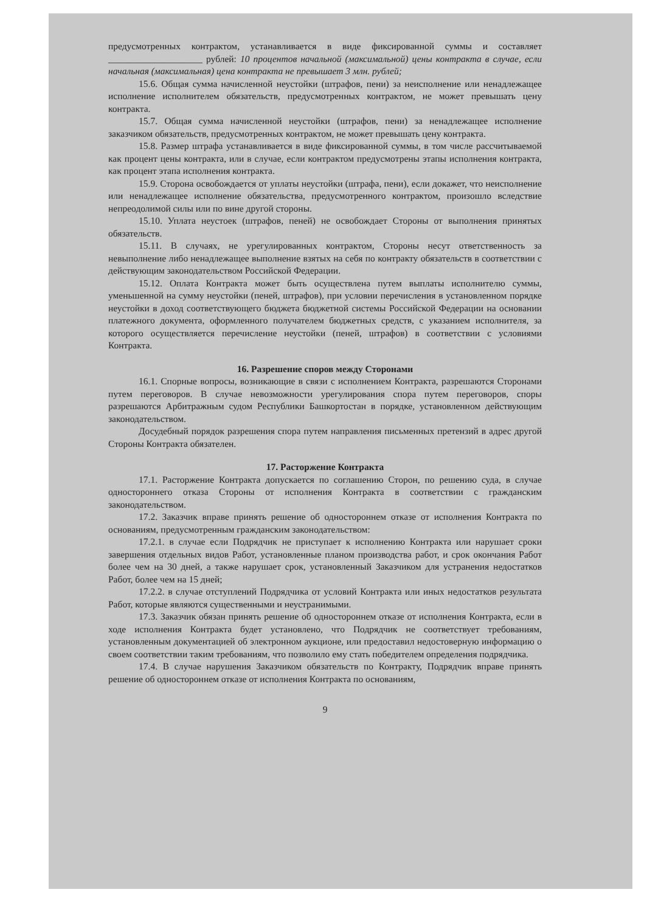предусмотренных контрактом, устанавливается в виде фиксированной суммы и составляет ____________________ рублей: 10 процентов начальной (максимальной) цены контракта в случае, если начальная (максимальная) цена контракта не превышает 3 млн. рублей;
15.6. Общая сумма начисленной неустойки (штрафов, пени) за неисполнение или ненадлежащее исполнение исполнителем обязательств, предусмотренных контрактом, не может превышать цену контракта.
15.7. Общая сумма начисленной неустойки (штрафов, пени) за ненадлежащее исполнение заказчиком обязательств, предусмотренных контрактом, не может превышать цену контракта.
15.8. Размер штрафа устанавливается в виде фиксированной суммы, в том числе рассчитываемой как процент цены контракта, или в случае, если контрактом предусмотрены этапы исполнения контракта, как процент этапа исполнения контракта.
15.9. Сторона освобождается от уплаты неустойки (штрафа, пени), если докажет, что неисполнение или ненадлежащее исполнение обязательства, предусмотренного контрактом, произошло вследствие непреодолимой силы или по вине другой стороны.
15.10. Уплата неустоек (штрафов, пеней) не освобождает Стороны от выполнения принятых обязательств.
15.11. В случаях, не урегулированных контрактом, Стороны несут ответственность за невыполнение либо ненадлежащее выполнение взятых на себя по контракту обязательств в соответствии с действующим законодательством Российской Федерации.
15.12. Оплата Контракта может быть осуществлена путем выплаты исполнителю суммы, уменьшенной на сумму неустойки (пеней, штрафов), при условии перечисления в установленном порядке неустойки в доход соответствующего бюджета бюджетной системы Российской Федерации на основании платежного документа, оформленного получателем бюджетных средств, с указанием исполнителя, за которого осуществляется перечисление неустойки (пеней, штрафов) в соответствии с условиями Контракта.
16. Разрешение споров между Сторонами
16.1. Спорные вопросы, возникающие в связи с исполнением Контракта, разрешаются Сторонами путем переговоров. В случае невозможности урегулирования спора путем переговоров, споры разрешаются Арбитражным судом Республики Башкортостан в порядке, установленном действующим законодательством.
Досудебный порядок разрешения спора путем направления письменных претензий в адрес другой Стороны Контракта обязателен.
17. Расторжение Контракта
17.1. Расторжение Контракта допускается по соглашению Сторон, по решению суда, в случае одностороннего отказа Стороны от исполнения Контракта в соответствии с гражданским законодательством.
17.2. Заказчик вправе принять решение об одностороннем отказе от исполнения Контракта по основаниям, предусмотренным гражданским законодательством:
17.2.1. в случае если Подрядчик не приступает к исполнению Контракта или нарушает сроки завершения отдельных видов Работ, установленные планом производства работ, и срок окончания Работ более чем на 30 дней, а также нарушает срок, установленный Заказчиком для устранения недостатков Работ, более чем на 15 дней;
17.2.2. в случае отступлений Подрядчика от условий Контракта или иных недостатков результата Работ, которые являются существенными и неустранимыми.
17.3. Заказчик обязан принять решение об одностороннем отказе от исполнения Контракта, если в ходе исполнения Контракта будет установлено, что Подрядчик не соответствует требованиям, установленным документацией об электронном аукционе, или предоставил недостоверную информацию о своем соответствии таким требованиям, что позволило ему стать победителем определения подрядчика.
17.4. В случае нарушения Заказчиком обязательств по Контракту, Подрядчик вправе принять решение об одностороннем отказе от исполнения Контракта по основаниям,
9